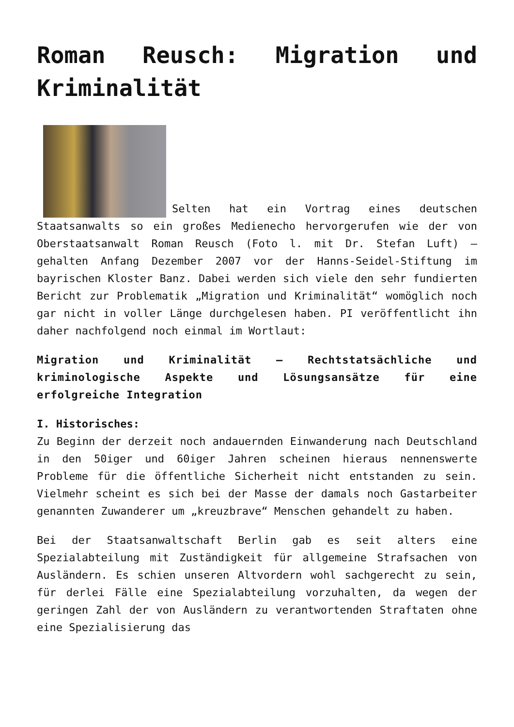Roman Reusch: Migration und Kriminalität
Selten hat ein Vortrag eines deutschen Staatsanwalts so ein großes Medienecho hervorgerufen wie der von Oberstaatsanwalt Roman Reusch (Foto l. mit Dr. Stefan Luft) – gehalten Anfang Dezember 2007 vor der Hanns-Seidel-Stiftung im bayrischen Kloster Banz. Dabei werden sich viele den sehr fundierten Bericht zur Problematik „Migration und Kriminalität“ womöglich noch gar nicht in voller Länge durchgelesen haben. PI veröffentlicht ihn daher nachfolgend noch einmal im Wortlaut:
Migration und Kriminalität – Rechtstatsächliche und kriminologische Aspekte und Lösungsansätze für eine erfolgreiche Integration
I. Historisches:
Zu Beginn der derzeit noch andauernden Einwanderung nach Deutschland in den 50iger und 60iger Jahren scheinen hieraus nennenswerte Probleme für die öffentliche Sicherheit nicht entstanden zu sein. Vielmehr scheint es sich bei der Masse der damals noch Gastarbeiter genannten Zuwanderer um „kreuzbrave“ Menschen gehandelt zu haben.
Bei der Staatsanwaltschaft Berlin gab es seit alters eine Spezialabteilung mit Zuständigkeit für allgemeine Strafsachen von Ausländern. Es schien unseren Altvordern wohl sachgerecht zu sein, für derlei Fälle eine Spezialabteilung vorzuhalten, da wegen der geringen Zahl der von Ausländern zu verantwortenden Straftaten ohne eine Spezialisierung das